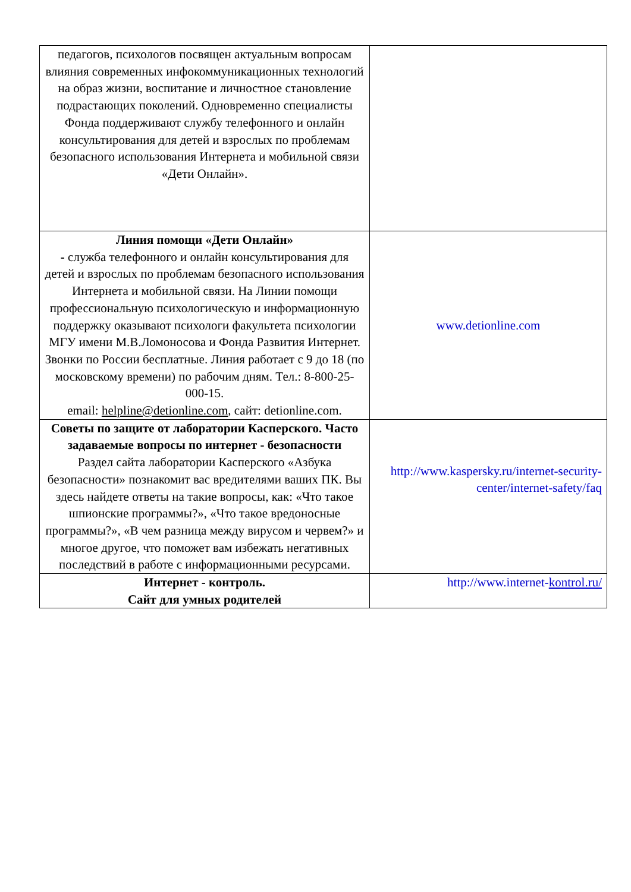| педагогов, психологов посвящен актуальным вопросам влияния современных инфокоммуникационных технологий на образ жизни, воспитание и личностное становление подрастающих поколений. Одновременно специалисты Фонда поддерживают службу телефонного и онлайн консультирования для детей и взрослых по проблемам безопасного использования Интернета и мобильной связи «Дети Онлайн». | |
| Линия помощи «Дети Онлайн» - служба телефонного и онлайн консультирования для детей и взрослых по проблемам безопасного использования Интернета и мобильной связи. На Линии помощи профессиональную психологическую и информационную поддержку оказывают психологи факультета психологии МГУ имени М.В.Ломоносова и Фонда Развития Интернет. Звонки по России бесплатные. Линия работает с 9 до 18 (по московскому времени) по рабочим дням. Тел.: 8-800-25-000-15. email: helpline@detionline.com , сайт: detionline.com. | www.detionline.com |
| Советы по защите от лаборатории Касперского. Часто задаваемые вопросы по интернет - безопасности Раздел сайта лаборатории Касперского «Азбука безопасности» познакомит вас вредителями ваших ПК. Вы здесь найдете ответы на такие вопросы, как: «Что такое шпионские программы?», «Что такое вредоносные программы?», «В чем разница между вирусом и червем?» и многое другое, что поможет вам избежать негативных последствий в работе с информационными ресурсами. | http://www.kaspersky.ru/internet-security-center/internet-safety/faq |
| Интернет - контроль. Сайт для умных родителей | http://www.internet- kontrol.ru/ |